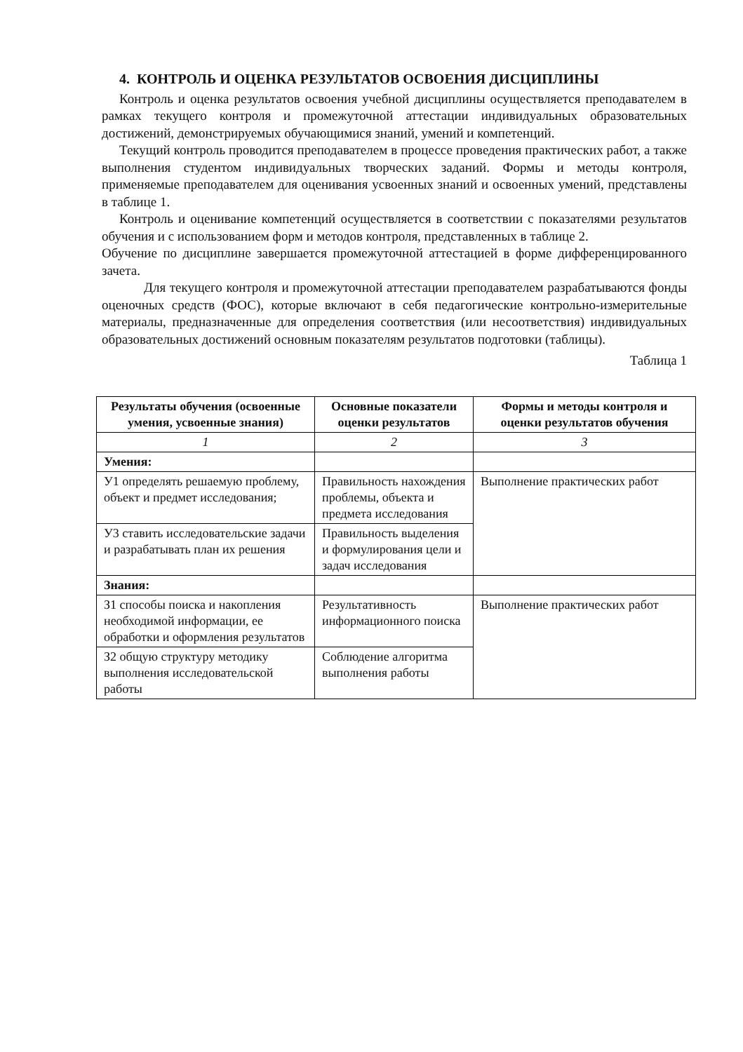4. КОНТРОЛЬ И ОЦЕНКА РЕЗУЛЬТАТОВ ОСВОЕНИЯ ДИСЦИПЛИНЫ
Контроль и оценка результатов освоения учебной дисциплины осуществляется преподавателем в рамках текущего контроля и промежуточной аттестации индивидуальных образовательных достижений, демонстрируемых обучающимися знаний, умений и компетенций.
Текущий контроль проводится преподавателем в процессе проведения практических работ, а также выполнения студентом индивидуальных творческих заданий. Формы и методы контроля, применяемые преподавателем для оценивания усвоенных знаний и освоенных умений, представлены в таблице 1.
Контроль и оценивание компетенций осуществляется в соответствии с показателями результатов обучения и с использованием форм и методов контроля, представленных в таблице 2.
Обучение по дисциплине завершается промежуточной аттестацией в форме дифференцированного зачета.
Для текущего контроля и промежуточной аттестации преподавателем разрабатываются фонды оценочных средств (ФОС), которые включают в себя педагогические контрольно-измерительные материалы, предназначенные для определения соответствия (или несоответствия) индивидуальных образовательных достижений основным показателям результатов подготовки (таблицы).
Таблица 1
| Результаты обучения (освоенные умения, усвоенные знания) | Основные показатели оценки результатов | Формы и методы контроля и оценки результатов обучения |
| --- | --- | --- |
| 1 | 2 | 3 |
| Умения: | | |
| У1 определять решаемую проблему, объект и предмет исследования; | Правильность нахождения проблемы, объекта и предмета исследования | Выполнение практических работ |
| У3 ставить исследовательские задачи и разрабатывать план их решения | Правильность выделения и формулирования цели и задач исследования | |
| Знания: | | |
| З1 способы поиска и накопления необходимой информации, ее обработки и оформления результатов | Результативность информационного поиска | Выполнение практических работ |
| З2 общую структуру методику выполнения исследовательской работы | Соблюдение алгоритма выполнения работы | |